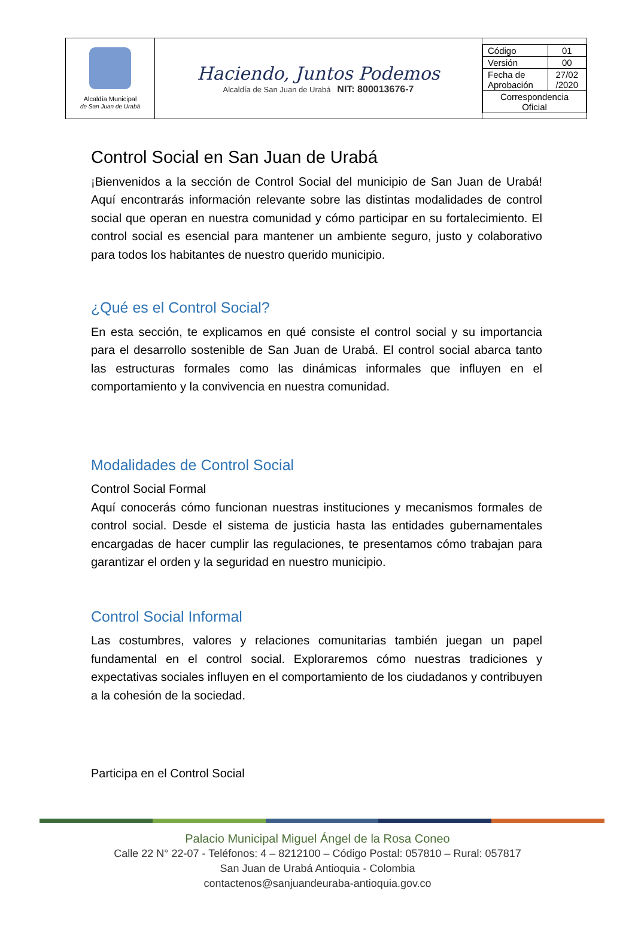| Alcaldía Municipal de San Juan de Urabá | Haciendo, Juntos Podemos Alcaldía de San Juan de Urabá NIT: 800013676-7 | / Código / 01 / / Versión / 00 / / Fecha de Aprobación / 27/02 /2020 / / Correspondencia Oficial / / |
Control Social en San Juan de Urabá
¡Bienvenidos a la sección de Control Social del municipio de San Juan de Urabá! Aquí encontrarás información relevante sobre las distintas modalidades de control social que operan en nuestra comunidad y cómo participar en su fortalecimiento. El control social es esencial para mantener un ambiente seguro, justo y colaborativo para todos los habitantes de nuestro querido municipio.
¿Qué es el Control Social?
En esta sección, te explicamos en qué consiste el control social y su importancia para el desarrollo sostenible de San Juan de Urabá. El control social abarca tanto las estructuras formales como las dinámicas informales que influyen en el comportamiento y la convivencia en nuestra comunidad.
Modalidades de Control Social
Control Social Formal
Aquí conocerás cómo funcionan nuestras instituciones y mecanismos formales de control social. Desde el sistema de justicia hasta las entidades gubernamentales encargadas de hacer cumplir las regulaciones, te presentamos cómo trabajan para garantizar el orden y la seguridad en nuestro municipio.
Control Social Informal
Las costumbres, valores y relaciones comunitarias también juegan un papel fundamental en el control social. Exploraremos cómo nuestras tradiciones y expectativas sociales influyen en el comportamiento de los ciudadanos y contribuyen a la cohesión de la sociedad.
Participa en el Control Social
Palacio Municipal Miguel Ángel de la Rosa Coneo
Calle 22 N° 22-07 - Teléfonos: 4 – 8212100 – Código Postal: 057810 – Rural: 057817
San Juan de Urabá Antioquia - Colombia
contactenos@sanjuandeuraba-antioquia.gov.co